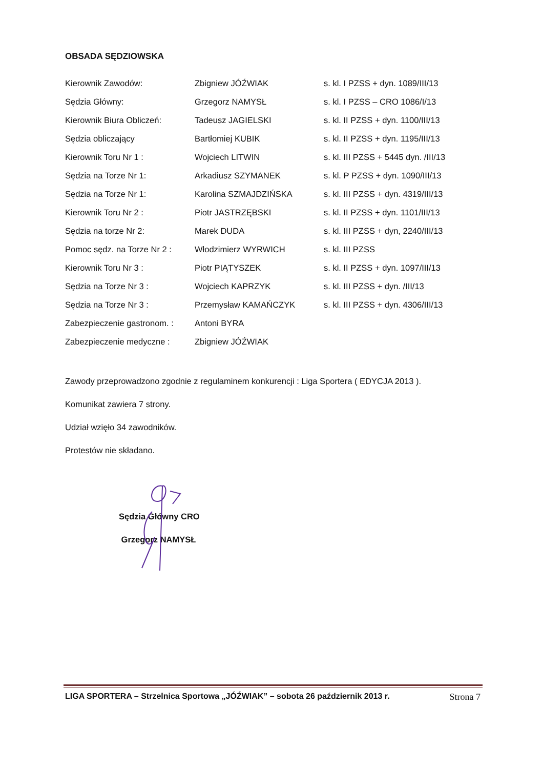OBSADA SĘDZIOWSKA
| Kierownik Zawodów: | Zbigniew JÓŹWIAK | s. kl. I PZSS + dyn. 1089/III/13 |
| Sędzia Główny: | Grzegorz NAMYSŁ | s. kl. I PZSS – CRO 1086/I/13 |
| Kierownik Biura Obliczeń: | Tadeusz JAGIELSKI | s. kl. II PZSS + dyn. 1100/III/13 |
| Sędzia obliczający | Bartłomiej KUBIK | s. kl. II PZSS + dyn. 1195/III/13 |
| Kierownik Toru Nr 1 : | Wojciech LITWIN | s. kl. III PZSS + 5445 dyn. /III/13 |
| Sędzia na Torze Nr 1: | Arkadiusz SZYMANEK | s. kl. P PZSS + dyn. 1090/III/13 |
| Sędzia na Torze Nr 1: | Karolina SZMAJDZIŃSKA | s. kl. III PZSS + dyn. 4319/III/13 |
| Kierownik Toru Nr 2 : | Piotr JASTRZĘBSKI | s. kl. II PZSS + dyn. 1101/III/13 |
| Sędzia na torze Nr 2: | Marek DUDA | s. kl. III PZSS + dyn, 2240/III/13 |
| Pomoc sędz. na Torze Nr 2 : | Włodzimierz WYRWICH | s. kl. III PZSS |
| Kierownik Toru Nr 3 : | Piotr PIĄTYSZEK | s. kl. II PZSS + dyn. 1097/III/13 |
| Sędzia na Torze Nr 3 : | Wojciech KAPRZYK | s. kl. III PZSS + dyn. /III/13 |
| Sędzia na Torze Nr 3 : | Przemysław KAMAŃCZYK | s. kl. III PZSS + dyn. 4306/III/13 |
| Zabezpieczenie gastronom. : | Antoni BYRA | |
| Zabezpieczenie medyczne : | Zbigniew JÓŹWIAK | |
Zawody przeprowadzono zgodnie z regulaminem konkurencji : Liga Sportera ( EDYCJA 2013 ).
Komunikat zawiera 7 strony.
Udział wzięło 34 zawodników.
Protestów nie składano.
Sędzia Główny CRO
Grzegorz NAMYSŁ
LIGA SPORTERA – Strzelnica Sportowa „JÓŹWIAK” – sobota 26 październik 2013 r. Strona 7